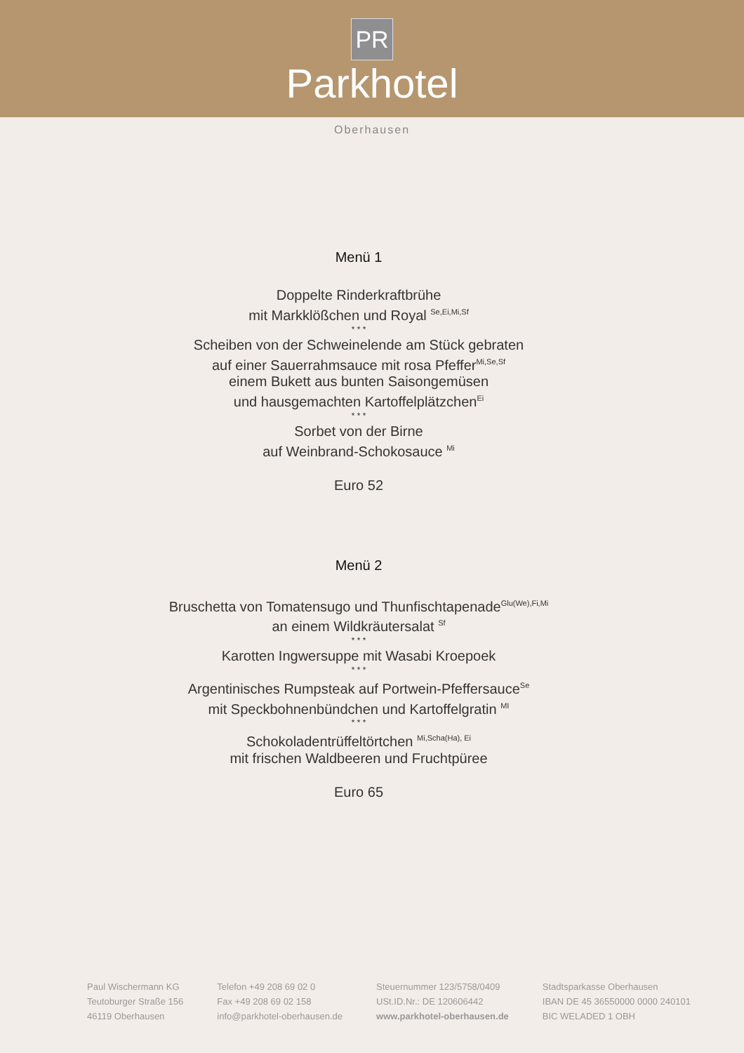PR
Parkhotel
Oberhausen
Menü 1
Doppelte Rinderkraftbrühe
mit Markklößchen und Royal <sup>Se,Ei,Mi,Sf</sup>
* * *
Scheiben von der Schweinelende am Stück gebraten
auf einer Sauerrahmsauce mit rosa Pfeffer<sup>Mi,Se,Sf</sup>
einem Bukett aus bunten Saisongemüsen
und hausgemachten Kartoffelplätzchen<sup>Ei</sup>
* * *
Sorbet von der Birne
auf Weinbrand-Schokosauce <sup>Mi</sup>
Euro 52
Menü 2
Bruschetta von Tomatensugo und Thunfischtapenade<sup>Glu(We),Fi,Mi</sup>
an einem Wildkräutersalat <sup>Sf</sup>
* * *
Karotten Ingwersuppe mit Wasabi Kroepoek
* * *
Argentinisches Rumpsteak auf Portwein-Pfeffersauce<sup>Se</sup>
mit Speckbohnenbündchen und Kartoffelgratin <sup>MI</sup>
* * *
Schokoladentrüffeltörtchen <sup>Mi,Scha(Ha), Ei</sup>
mit frischen Waldbeeren und Fruchtpüree
Euro 65
Paul Wischermann KG
Teutoburger Straße 156
46119 Oberhausen
Telefon +49 208 69 02 0
Fax +49 208 69 02 158
info@parkhotel-oberhausen.de
Steuernummer 123/5758/0409
USt.ID.Nr.: DE 120606442
www.parkhotel-oberhausen.de
Stadtsparkasse Oberhausen
IBAN DE 45 36550000 0000 240101
BIC WELADED 1 OBH